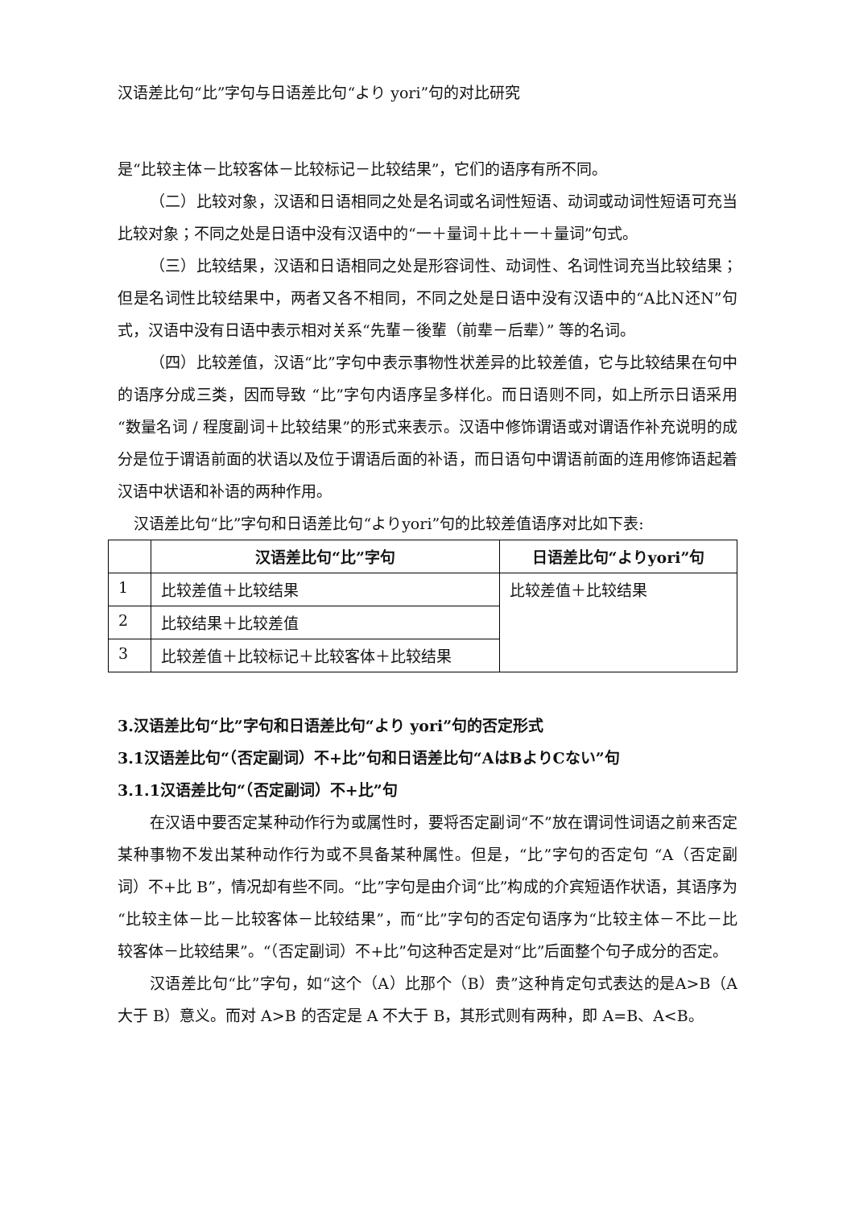汉语差比句“比”字句与日语差比句“より yori”句的对比研究
是“比较主体－比较客体－比较标记－比较结果”，它们的语序有所不同。
（二）比较对象，汉语和日语相同之处是名词或名词性短语、动词或动词性短语可充当比较对象；不同之处是日语中没有汉语中的“一＋量词＋比＋一＋量词”句式。
（三）比较结果，汉语和日语相同之处是形容词性、动词性、名词性词充当比较结果；但是名词性比较结果中，两者又各不相同，不同之处是日语中没有汉语中的“A比N还N”句式，汉语中没有日语中表示相对关系“先輩－後輩（前辈－后辈）” 等的名词。
（四）比较差值，汉语“比”字句中表示事物性状差异的比较差值，它与比较结果在句中的语序分成三类，因而导致 “比”字句内语序呈多样化。而日语则不同，如上所示日语采用“数量名词 / 程度副词＋比较结果”的形式来表示。汉语中修饰谓语或对谓语作补充说明的成分是位于谓语前面的状语以及位于谓语后面的补语，而日语句中谓语前面的连用修饰语起着汉语中状语和补语的两种作用。
汉语差比句“比”字句和日语差比句“よりyori”句的比较差值语序对比如下表:
| | 汉语差比句“比”字句 | 日语差比句“よりyori”句 |
| --- | --- | --- |
| 1 | 比较差值＋比较结果 | 比较差值＋比较结果 |
| 2 | 比较结果＋比较差值 | |
| 3 | 比较差值＋比较标记＋比较客体＋比较结果 | |
3.汉语差比句“比”字句和日语差比句“より yori”句的否定形式
3.1汉语差比句“（否定副词）不+比”句和日语差比句“AはBよりCない”句
3.1.1汉语差比句“（否定副词）不+比”句
在汉语中要否定某种动作行为或属性时，要将否定副词“不”放在谓词性词语之前来否定某种事物不发出某种动作行为或不具备某种属性。但是，“比”字句的否定句 “A（否定副词）不+比 B”，情况却有些不同。“比”字句是由介词“比”构成的介宾短语作状语，其语序为“比较主体－比－比较客体－比较结果”，而“比”字句的否定句语序为“比较主体－不比－比较客体－比较结果”。“（否定副词）不+比”句这种否定是对“比”后面整个句子成分的否定。
汉语差比句“比”字句，如“这个（A）比那个（B）贵”这种肯定句式表达的是A>B（A 大于 B）意义。而对 A>B 的否定是 A 不大于 B，其形式则有两种，即 A=B、A<B。